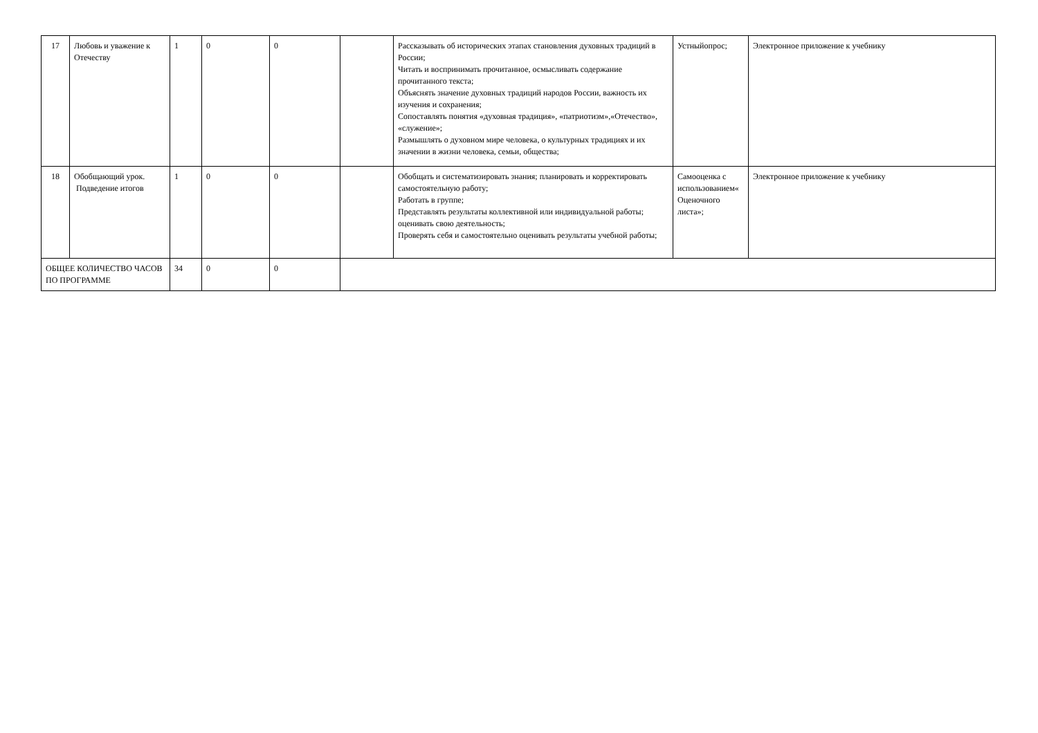| 17 | Любовь и уважение к Отечеству | 1 | 0 | 0 | | Рассказывать об исторических этапах становления духовных традиций в России; Читать и воспринимать прочитанное, осмысливать содержание прочитанного текста; Объяснять значение духовных традиций народов России, важность их изучения и сохранения; Сопоставлять понятия «духовная традиция», «патриотизм»,«Отечество», «служение»; Размышлять о духовном мире человека, о культурных традициях и их значении в жизни человека, семьи, общества; | Устныйопрос; | Электронное приложение к учебнику |
| 18 | Обобщающий урок. Подведение итогов | 1 | 0 | 0 | | Обобщать и систематизировать знания; планировать и корректировать самостоятельную работу; Работать в группе; Представлять результаты коллективной или индивидуальной работы; оценивать свою деятельность; Проверять себя и самостоятельно оценивать результаты учебной работы; | Самооценка с использованием« Оценочного листа»; | Электронное приложение к учебнику |
| ОБЩЕЕ КОЛИЧЕСТВО ЧАСОВ ПО ПРОГРАММЕ | | 34 | 0 | 0 | | | | |